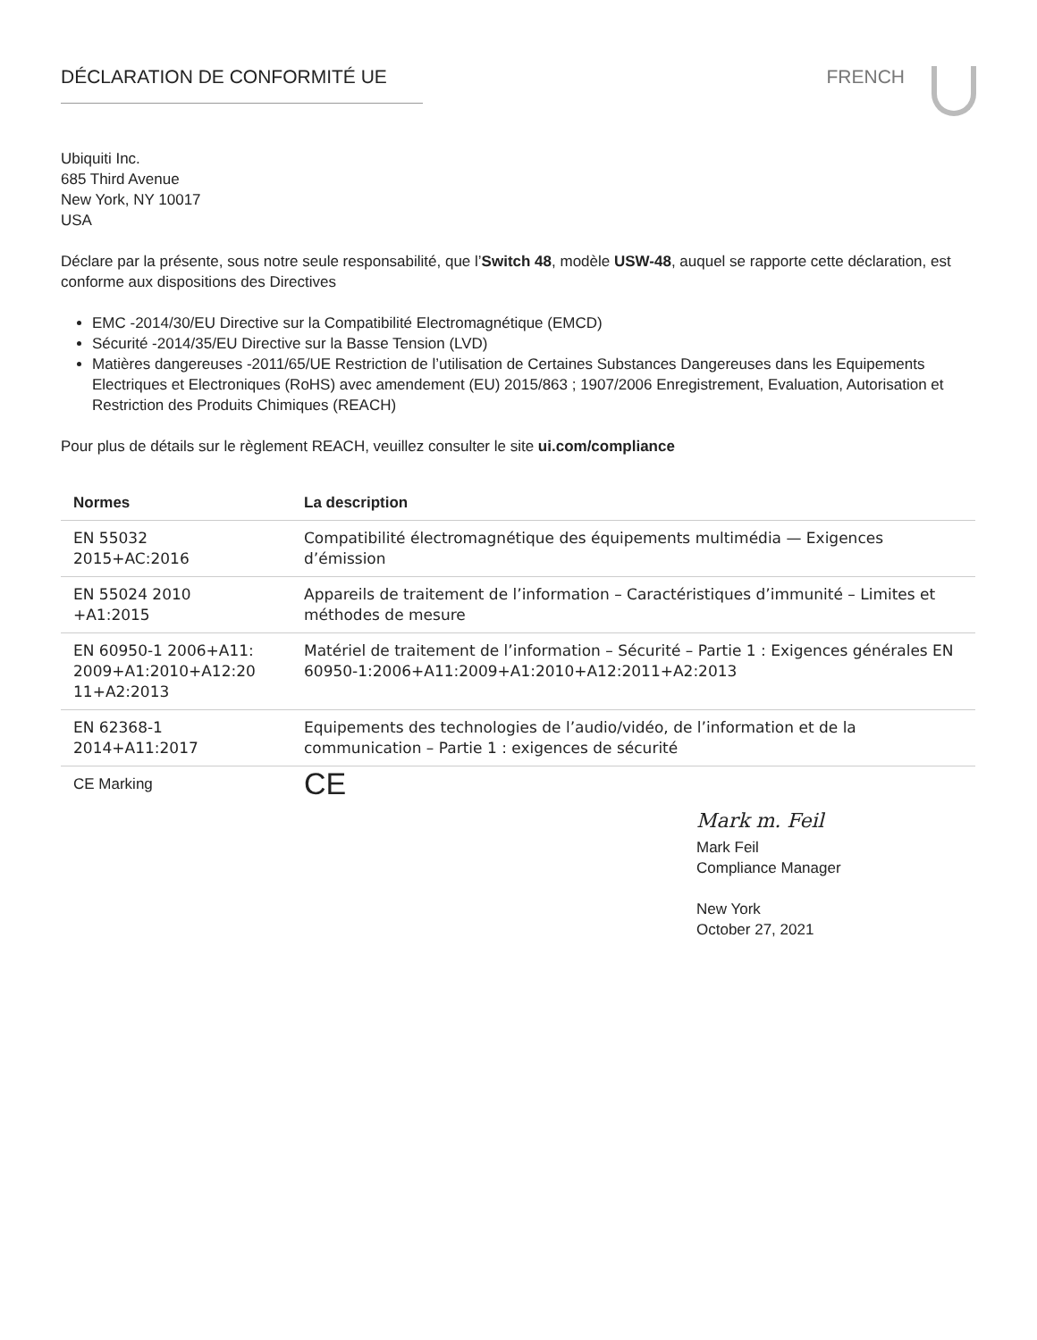DÉCLARATION DE CONFORMITÉ UE FRENCH
Ubiquiti Inc.
685 Third Avenue
New York, NY 10017
USA
Déclare par la présente, sous notre seule responsabilité, que l’Switch 48, modèle USW-48, auquel se rapporte cette déclaration, est conforme aux dispositions des Directives
EMC -2014/30/EU Directive sur la Compatibilité Electromagnétique (EMCD)
Sécurité -2014/35/EU Directive sur la Basse Tension (LVD)
Matières dangereuses -2011/65/UE Restriction de l’utilisation de Certaines Substances Dangereuses dans les Equipements Electriques et Electroniques (RoHS) avec amendement (EU) 2015/863 ; 1907/2006 Enregistrement, Evaluation, Autorisation et Restriction des Produits Chimiques (REACH)
Pour plus de détails sur le règlement REACH, veuillez consulter le site ui.com/compliance
| Normes | La description |
| --- | --- |
| EN 55032 2015+AC:2016 | Compatibilité électromagnétique des équipements multimédia — Exigences d’émission |
| EN 55024 2010 +A1:2015 | Appareils de traitement de l’information – Caractéristiques d’immunité – Limites et méthodes de mesure |
| EN 60950-1 2006+A11: 2009+A1:2010+A12:20 11+A2:2013 | Matériel de traitement de l’information – Sécurité – Partie 1 : Exigences générales EN 60950-1:2006+A11:2009+A1:2010+A12:2011+A2:2013 |
| EN 62368-1 2014+A11:2017 | Equipements des technologies de l’audio/vidéo, de l’information et de la communication – Partie 1 : exigences de sécurité |
| CE Marking | CE |
Mark m. Feil
Mark Feil
Compliance Manager
New York
October 27, 2021